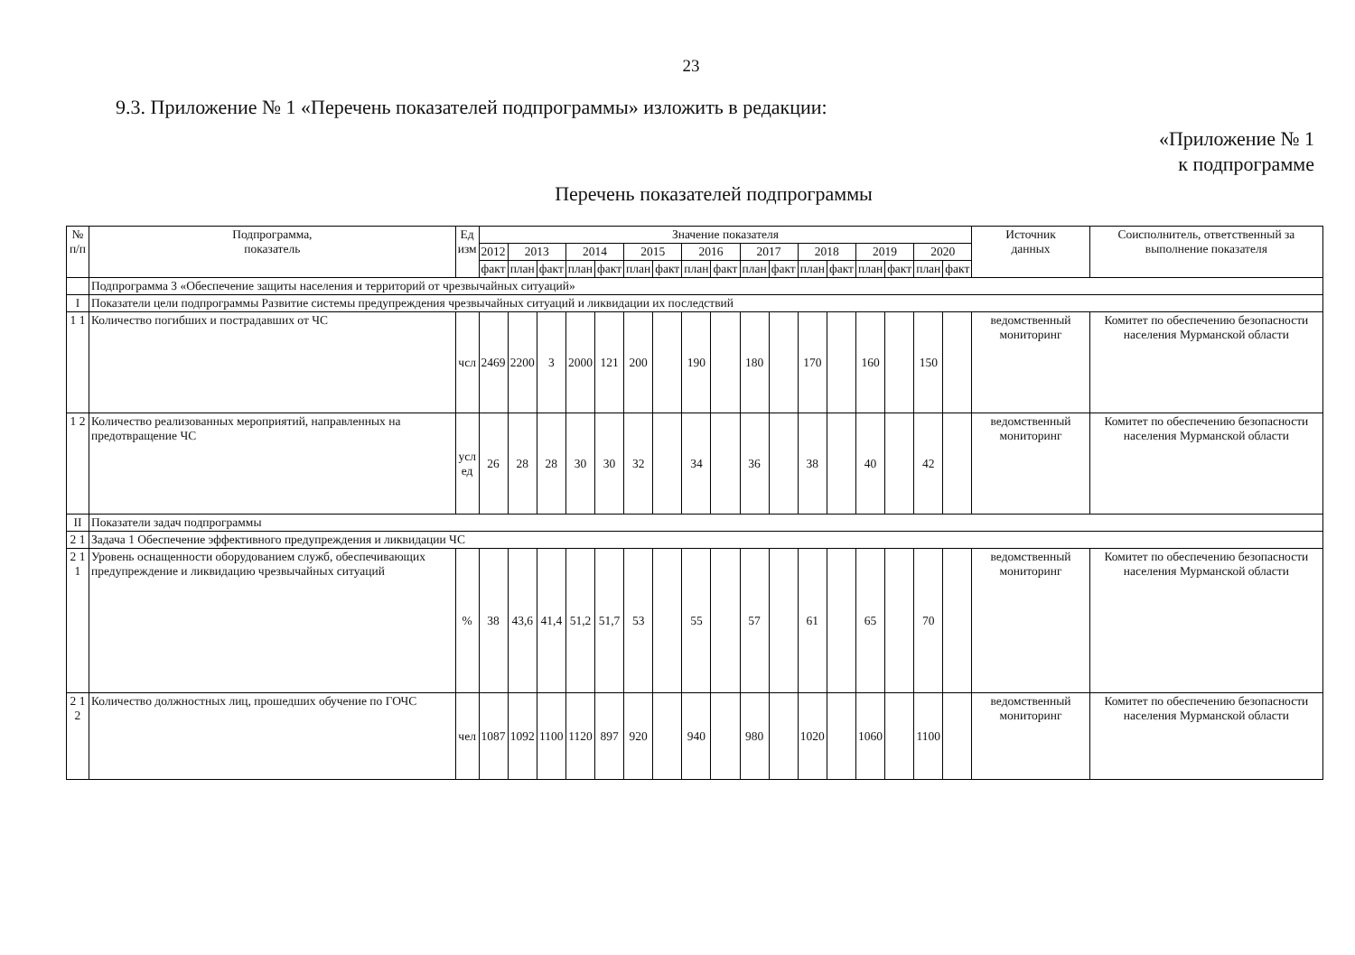23
9.3. Приложение № 1 «Перечень показателей подпрограммы» изложить в редакции:
«Приложение № 1
к подпрограмме
Перечень показателей подпрограммы
| № п/п | Подпрограмма, показатель | Ед изм | Значение показателя | | | | | | | | | | | | | | | | | Источник данных | Соисполнитель, ответственный за выполнение показателя |
| --- | --- | --- | --- | --- | --- | --- | --- | --- | --- | --- | --- | --- | --- | --- | --- | --- | --- | --- | --- | --- | --- |
| | | | 2012 | 2013 | | 2014 | | 2015 | | 2016 | | 2017 | | 2018 | | 2019 | | 2020 | | | |
| | | | факт | план | факт | план | факт | план | факт | план | факт | план | факт | план | факт | план | факт | план | факт | | |
| | Подпрограмма 3 «Обеспечение защиты населения и территорий от чрезвычайных ситуаций» | | | | | | | | | | | | | | | | | | | | |
| I | Показатели цели подпрограммы Развитие системы предупреждения чрезвычайных ситуаций и ликвидации их последствий | | | | | | | | | | | | | | | | | | | | |
| 1 1 | Количество погибших и пострадавших от ЧС | чсл | 2469 | 2200 | 3 | 2000 | 121 | 200 | | 190 | | 180 | | 170 | | 160 | | 150 | | ведомственный мониторинг | Комитет по обеспечению безопасности населения Мурманской области |
| 1 2 | Количество реализованных мероприятий, направленных на предотвращение ЧС | усл ед | 26 | 28 | 28 | 30 | 30 | 32 | | 34 | | 36 | | 38 | | 40 | | 42 | | ведомственный мониторинг | Комитет по обеспечению безопасности населения Мурманской области |
| II | Показатели задач подпрограммы | | | | | | | | | | | | | | | | | | | | |
| 2 1 | Задача 1 Обеспечение эффективного предупреждения и ликвидации ЧС | | | | | | | | | | | | | | | | | | | | |
| 2 1 1 | Уровень оснащенности оборудованием служб, обеспечивающих предупреждение и ликвидацию чрезвычайных ситуаций | % | 38 | 43,6 | 41,4 | 51,2 | 51,7 | 53 | | 55 | | 57 | | 61 | | 65 | | 70 | | ведомственный мониторинг | Комитет по обеспечению безопасности населения Мурманской области |
| 2 1 2 | Количество должностных лиц, прошедших обучение по ГОЧС | чел | 1087 | 1092 | 1100 | 1120 | 897 | 920 | | 940 | | 980 | | 1020 | | 1060 | | 1100 | | ведомственный мониторинг | Комитет по обеспечению безопасности населения Мурманской области |